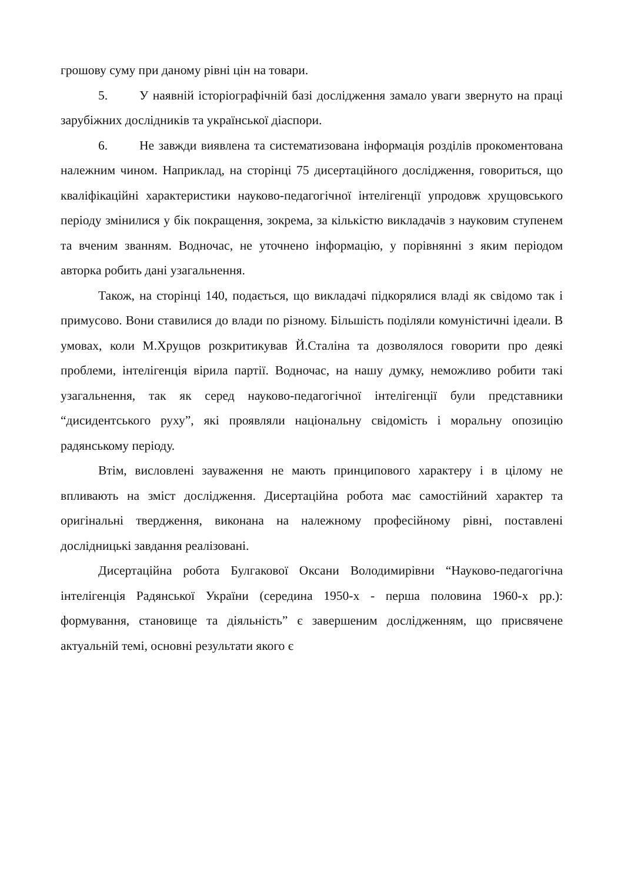грошову суму при даному рівні цін на товари.
5. У наявній історіографічній базі дослідження замало уваги звернуто на праці зарубіжних дослідників та української діаспори.
6. Не завжди виявлена та систематизована інформація розділів прокоментована належним чином. Наприклад, на сторінці 75 дисертаційного дослідження, говориться, що кваліфікаційні характеристики науково-педагогічної інтелігенції упродовж хрущовського періоду змінилися у бік покращення, зокрема, за кількістю викладачів з науковим ступенем та вченим званням. Водночас, не уточнено інформацію, у порівнянні з яким періодом авторка робить дані узагальнення.
Також, на сторінці 140, подається, що викладачі підкорялися владі як свідомо так і примусово. Вони ставилися до влади по різному. Більшість поділяли комуністичні ідеали. В умовах, коли М.Хрущов розкритикував Й.Сталіна та дозволялося говорити про деякі проблеми, інтелігенція вірила партії. Водночас, на нашу думку, неможливо робити такі узагальнення, так як серед науково-педагогічної інтелігенції були представники “дисидентського руху”, які проявляли національну свідомість і моральну опозицію радянському періоду.
Втім, висловлені зауваження не мають принципового характеру і в цілому не впливають на зміст дослідження. Дисертаційна робота має самостійний характер та оригінальні твердження, виконана на належному професійному рівні, поставлені дослідницькі завдання реалізовані.
Дисертаційна робота Булгакової Оксани Володимирівни “Науково-педагогічна інтелігенція Радянської України (середина 1950-х - перша половина 1960-х рр.): формування, становище та діяльність” є завершеним дослідженням, що присвячене актуальній темі, основні результати якого є